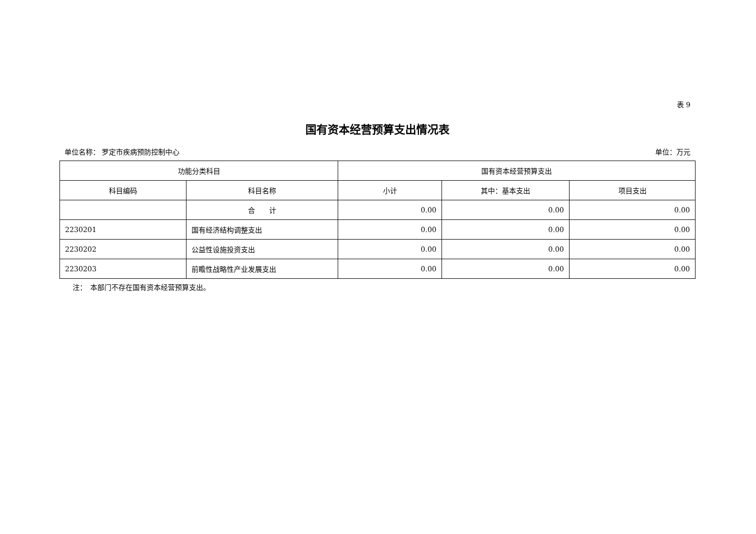表 9
国有资本经营预算支出情况表
单位名称： 罗定市疾病预防控制中心 单位：万元
| 功能分类科目 | | 国有资本经营预算支出 | | |
| --- | --- | --- | --- | --- |
| 科目编码 | 科目名称 | 小计 | 其中：基本支出 | 项目支出 |
| | 合 计 | 0.00 | 0.00 | 0.00 |
| 2230201 | 国有经济结构调整支出 | 0.00 | 0.00 | 0.00 |
| 2230202 | 公益性设施投资支出 | 0.00 | 0.00 | 0.00 |
| 2230203 | 前瞻性战略性产业发展支出 | 0.00 | 0.00 | 0.00 |
注：　本部门不存在国有资本经营预算支出。